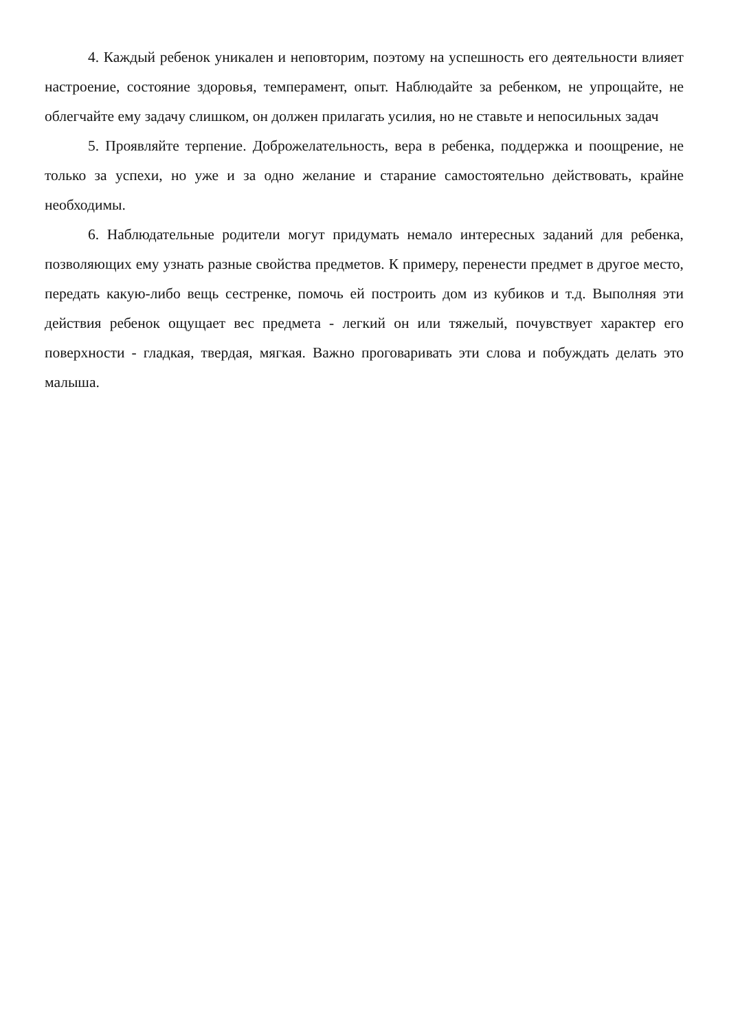4. Каждый ребенок уникален и неповторим, поэтому на успешность его деятельности влияет настроение, состояние здоровья, темперамент, опыт. Наблюдайте за ребенком, не упрощайте, не облегчайте ему задачу слишком, он должен прилагать усилия, но не ставьте и непосильных задач
5. Проявляйте терпение. Доброжелательность, вера в ребенка, поддержка и поощрение, не только за успехи, но уже и за одно желание и старание самостоятельно действовать, крайне необходимы.
6. Наблюдательные родители могут придумать немало интересных заданий для ребенка, позволяющих ему узнать разные свойства предметов. К примеру, перенести предмет в другое место, передать какую-либо вещь сестренке, помочь ей построить дом из кубиков и т.д. Выполняя эти действия ребенок ощущает вес предмета - легкий он или тяжелый, почувствует характер его поверхности - гладкая, твердая, мягкая. Важно проговаривать эти слова и побуждать делать это малыша.